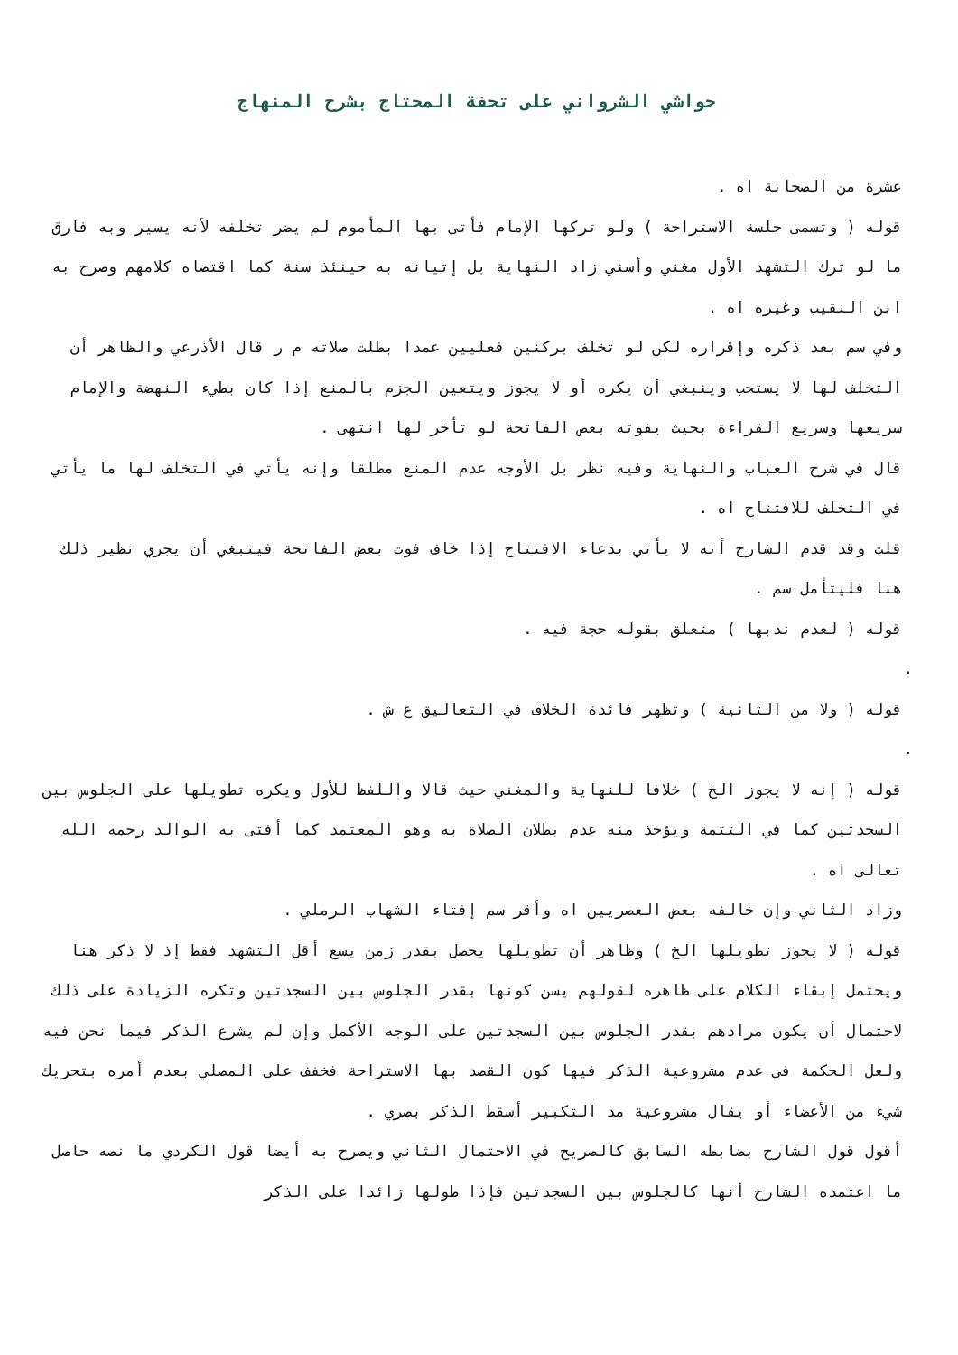حواشي الشرواني على تحفة المحتاج بشرح المنهاج
عشرة من الصحابة اه .
قوله ( وتسمى جلسة الاستراحة ) ولو تركها الإمام فأتى بها المأموم لم يضر تخلفه لأنه يسير وبه فارق ما لو ترك التشهد الأول مغني وأسني زاد النهاية بل إتيانه به حينئذ سنة كما اقتضاه كلامهم وصرح به ابن النقيب وغيره اه .
وفي سم بعد ذكره وإقراره لكن لو تخلف بركنين فعليين عمدا بطلت صلاته م ر قال الأذرعي والظاهر أن التخلف لها لا يستحب وينبغي أن يكره أو لا يجوز ويتعين الجزم بالمنع إذا كان بطيء النهضة والإمام سريعها وسريع القراءة بحيث يفوته بعض الفاتحة لو تأخر لها انتهى .
قال في شرح العباب والنهاية وفيه نظر بل الأوجه عدم المنع مطلقا وإنه يأتي في التخلف لها ما يأتي في التخلف للافتتاح اه .
قلت وقد قدم الشارح أنه لا يأتي بدعاء الافتتاح إذا خاف فوت بعض الفاتحة فينبغي أن يجري نظير ذلك هنا فليتأمل سم .
قوله ( لعدم ندبها ) متعلق بقوله حجة فيه .
.
قوله ( ولا من الثانية ) وتظهر فائدة الخلاف في التعاليق ع ش .
.
قوله ( إنه لا يجوز الخ ) خلافا للنهاية والمغني حيث قالا واللفظ للأول ويكره تطويلها على الجلوس بين السجدتين كما في التتمة ويؤخذ منه عدم بطلان الصلاة به وهو المعتمد كما أفتى به الوالد رحمه الله تعالى اه .
وزاد الثاني وإن خالفه بعض العصريين اه وأقر سم إفتاء الشهاب الرملي .
قوله ( لا يجوز تطويلها الخ ) وظاهر أن تطويلها يحصل بقدر زمن يسع أقل التشهد فقط إذ لا ذكر هنا ويحتمل إبقاء الكلام على ظاهره لقولهم يسن كونها بقدر الجلوس بين السجدتين وتكره الزيادة على ذلك لاحتمال أن يكون مرادهم بقدر الجلوس بين السجدتين على الوجه الأكمل وإن لم يشرع الذكر فيما نحن فيه ولعل الحكمة في عدم مشروعية الذكر فيها كون القصد بها الاستراحة فخفف على المصلي بعدم أمره بتحريك شيء من الأعضاء أو يقال مشروعية مد التكبير أسقط الذكر بصري .
أقول قول الشارح بضابطه السابق كالصريح في الاحتمال الثاني ويصرح به أيضا قول الكردي ما نصه حاصل ما اعتمده الشارح أنها كالجلوس بين السجدتين فإذا طولها زائدا على الذكر